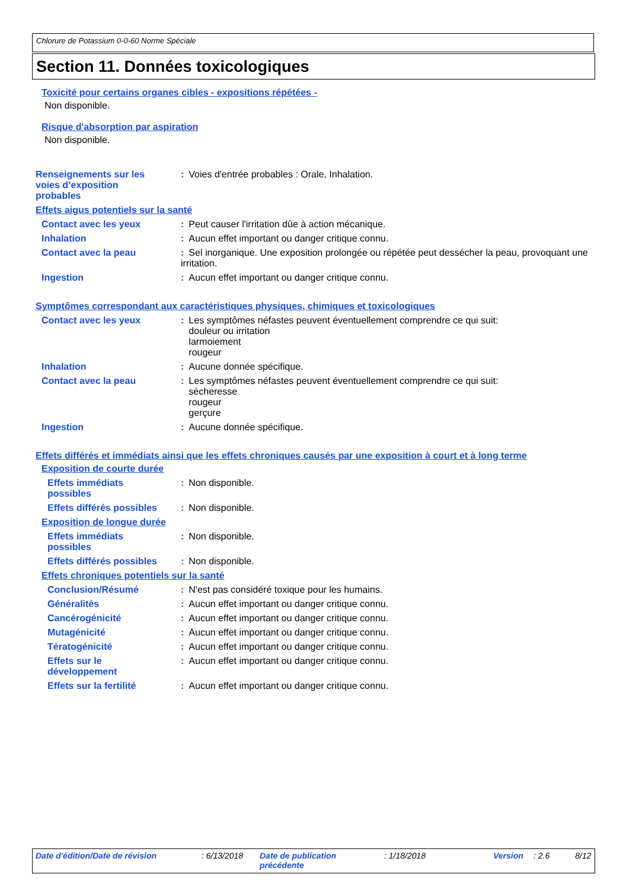Chlorure de Potassium 0-0-60 Norme Spéciale
Section 11. Données toxicologiques
Toxicité pour certains organes cibles - expositions répétées -
Non disponible.
Risque d'absorption par aspiration
Non disponible.
Renseignements sur les
voies d’exposition
probables
: Voies d'entrée probables : Orale, Inhalation.
Effets aigus potentiels sur la santé
Contact avec les yeux : Peut causer l'irritation dûe à action mécanique.
Inhalation : Aucun effet important ou danger critique connu.
Contact avec la peau : Sel inorganique. Une exposition prolongée ou répétée peut dessécher la peau, provoquant une irritation.
Ingestion : Aucun effet important ou danger critique connu.
Symptômes correspondant aux caractéristiques physiques, chimiques et toxicologiques
Contact avec les yeux : Les symptômes néfastes peuvent éventuellement comprendre ce qui suit:
douleur ou irritation
larmoiement
rougeur
Inhalation : Aucune donnée spécifique.
Contact avec la peau : Les symptômes néfastes peuvent éventuellement comprendre ce qui suit:
sécheresse
rougeur
gerçure
Ingestion : Aucune donnée spécifique.
Effets différés et immédiats ainsi que les effets chroniques causés par une exposition à court et à long terme
Exposition de courte durée
Effets immédiats
possibles
: Non disponible.
Effets différés possibles
: Non disponible.
Exposition de longue durée
Effets immédiats
possibles
: Non disponible.
Effets différés possibles
: Non disponible.
Effets chroniques potentiels sur la santé
Conclusion/Résumé : N'est pas considéré toxique pour les humains.
Généralités : Aucun effet important ou danger critique connu.
Cancérogénicité : Aucun effet important ou danger critique connu.
Mutagénicité : Aucun effet important ou danger critique connu.
Tératogénicité : Aucun effet important ou danger critique connu.
Effets sur le
développement
: Aucun effet important ou danger critique connu.
Effets sur la fertilité : Aucun effet important ou danger critique connu.
Date d'édition/Date de révision : 6/13/2018 Date de publication
précédente : 1/18/2018 Version : 2.6 8/12